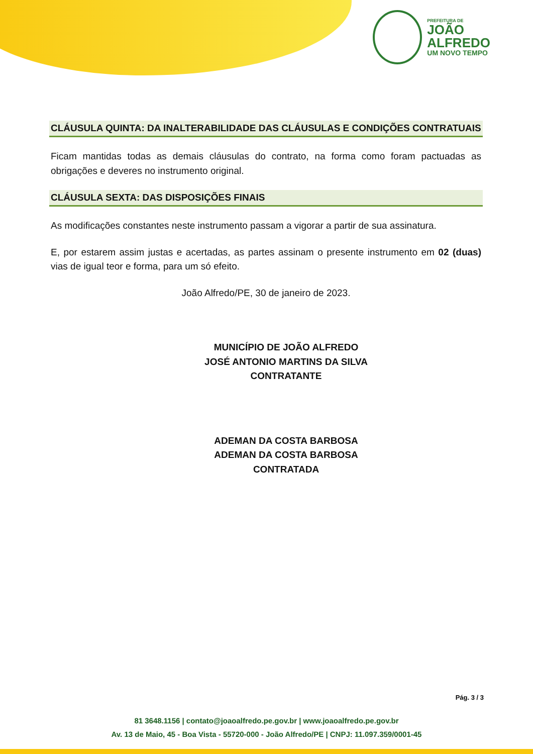PREFEITURA DE
JOÃO
ALFREDO
UM NOVO TEMPO
CLÁUSULA QUINTA: DA INALTERABILIDADE DAS CLÁUSULAS E CONDIÇÕES CONTRATUAIS
Ficam mantidas todas as demais cláusulas do contrato, na forma como foram pactuadas as obrigações e deveres no instrumento original.
CLÁUSULA SEXTA: DAS DISPOSIÇÕES FINAIS
As modificações constantes neste instrumento passam a vigorar a partir de sua assinatura.
E, por estarem assim justas e acertadas, as partes assinam o presente instrumento em 02 (duas) vias de igual teor e forma, para um só efeito.
João Alfredo/PE, 30 de janeiro de 2023.
MUNICÍPIO DE JOÃO ALFREDO
JOSÉ ANTONIO MARTINS DA SILVA
CONTRATANTE
ADEMAN DA COSTA BARBOSA
ADEMAN DA COSTA BARBOSA
CONTRATADA
Pág. 3 / 3
81 3648.1156 | contato@joaoalfredo.pe.gov.br | www.joaoalfredo.pe.gov.br
Av. 13 de Maio, 45 - Boa Vista - 55720-000 - João Alfredo/PE | CNPJ: 11.097.359/0001-45